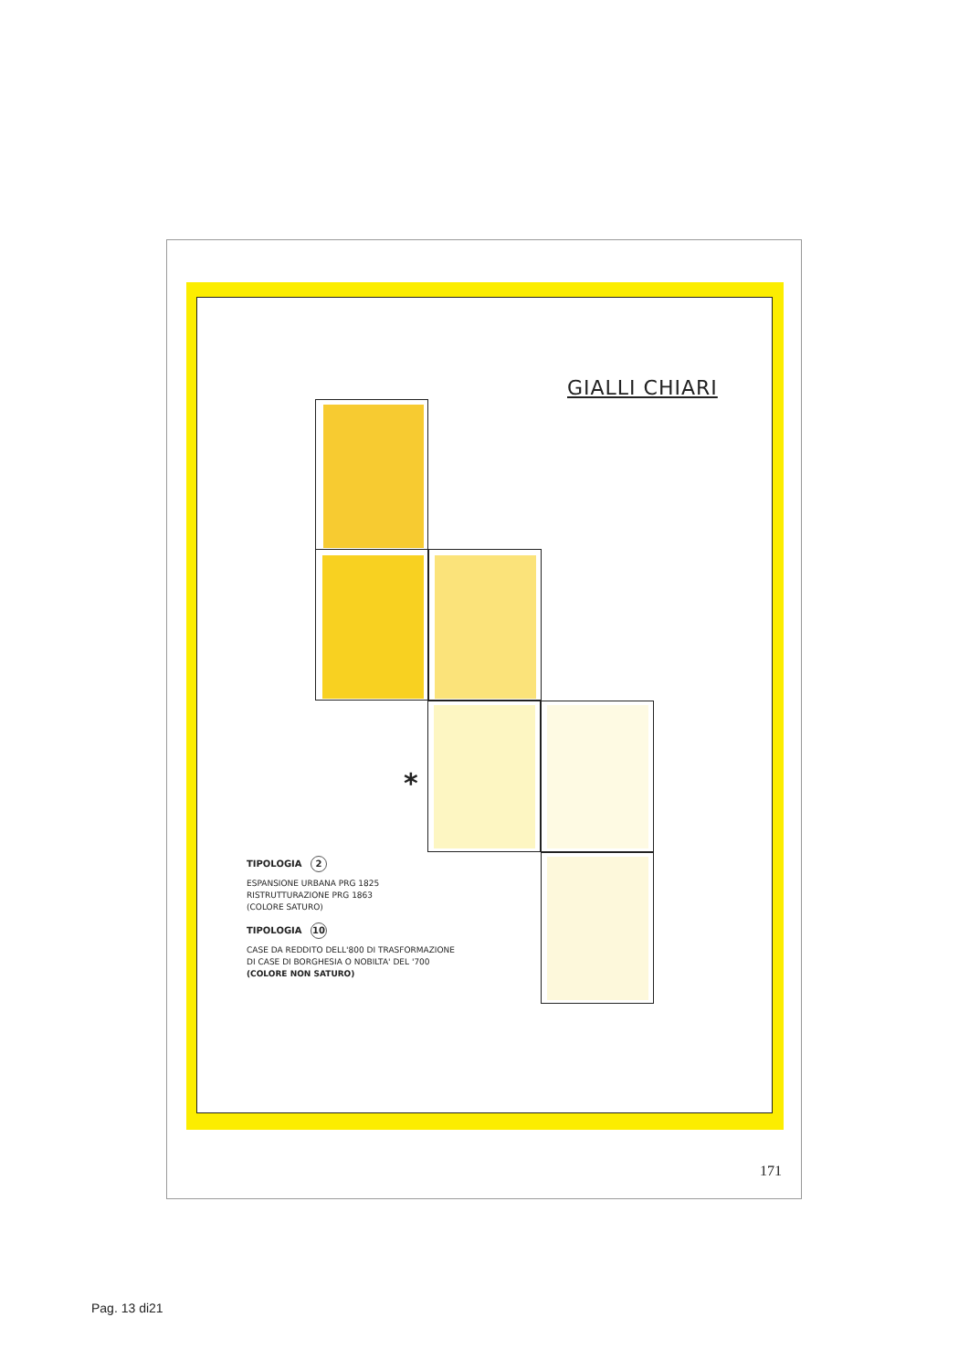GIALLI CHIARI
*
TIPOLOGIA 2
ESPANSIONE URBANA PRG 1825
RISTRUTTURAZIONE PRG 1863
(COLORE SATURO)
TIPOLOGIA 10
CASE DA REDDITO DELL'800 DI TRASFORMAZIONE
DI CASE DI BORGHESIA O NOBILTA' DEL '700
(COLORE NON SATURO)
171
Pag. 13 di21